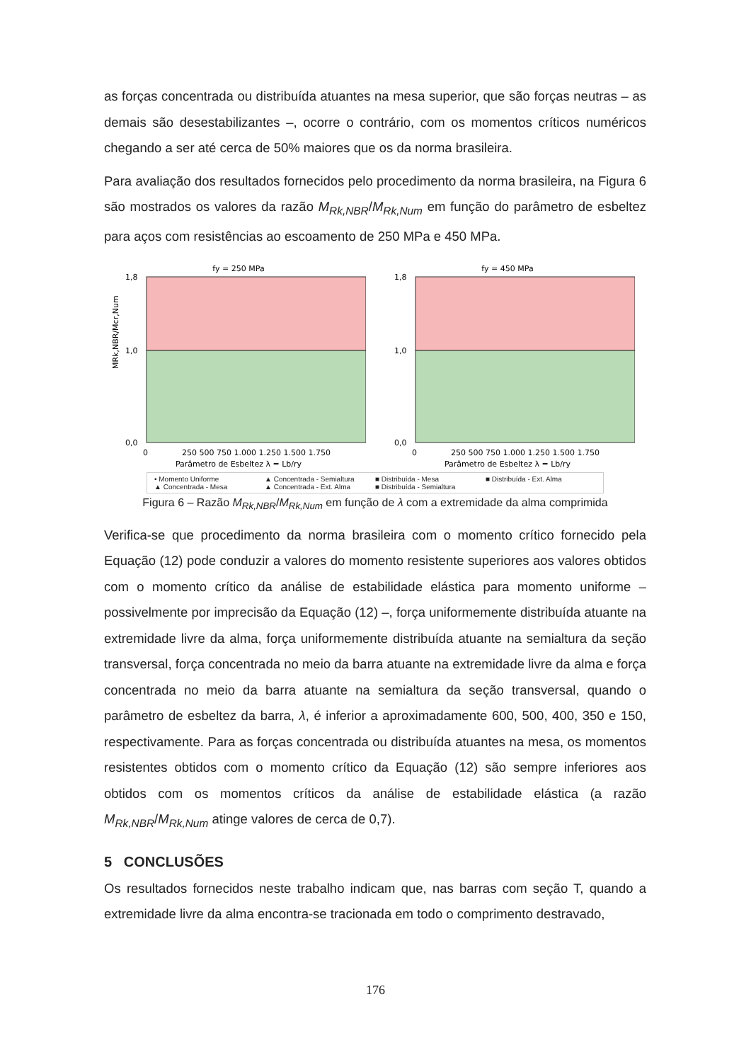as forças concentrada ou distribuída atuantes na mesa superior, que são forças neutras – as demais são desestabilizantes –, ocorre o contrário, com os momentos críticos numéricos chegando a ser até cerca de 50% maiores que os da norma brasileira.
Para avaliação dos resultados fornecidos pelo procedimento da norma brasileira, na Figura 6 são mostrados os valores da razão M<sub>Rk,NBR</sub>/M<sub>Rk,Num</sub> em função do parâmetro de esbeltez para aços com resistências ao escoamento de 250 MPa e 450 MPa.
fy = 250 MPa
1,8
1,0
0,0
0
250 500 750 1.000 1.250 1.500 1.750
Parâmetro de Esbeltez λ = Lb/ry
MRk,NBR/Mcr,Num
fy = 450 MPa
1,8
1,0
0,0
0
250 500 750 1.000 1.250 1.500 1.750
Parâmetro de Esbeltez λ = Lb/ry
• Momento Uniforme ▲ Concentrada - Semialtura ■ Distribuída - Mesa ■ Distribuída - Ext. Alma ▲ Concentrada - Mesa ▲ Concentrada - Ext. Alma ■ Distribuída - Semialtura
Figura 6 – Razão M<sub>Rk,NBR</sub>/M<sub>Rk,Num</sub> em função de λ com a extremidade da alma comprimida
Verifica-se que procedimento da norma brasileira com o momento crítico fornecido pela Equação (12) pode conduzir a valores do momento resistente superiores aos valores obtidos com o momento crítico da análise de estabilidade elástica para momento uniforme – possivelmente por imprecisão da Equação (12) –, força uniformemente distribuída atuante na extremidade livre da alma, força uniformemente distribuída atuante na semialtura da seção transversal, força concentrada no meio da barra atuante na extremidade livre da alma e força concentrada no meio da barra atuante na semialtura da seção transversal, quando o parâmetro de esbeltez da barra, λ, é inferior a aproximadamente 600, 500, 400, 350 e 150, respectivamente. Para as forças concentrada ou distribuída atuantes na mesa, os momentos resistentes obtidos com o momento crítico da Equação (12) são sempre inferiores aos obtidos com os momentos críticos da análise de estabilidade elástica (a razão M<sub>Rk,NBR</sub>/M<sub>Rk,Num</sub> atinge valores de cerca de 0,7).
5 CONCLUSÕES
Os resultados fornecidos neste trabalho indicam que, nas barras com seção T, quando a extremidade livre da alma encontra-se tracionada em todo o comprimento destravado,
176